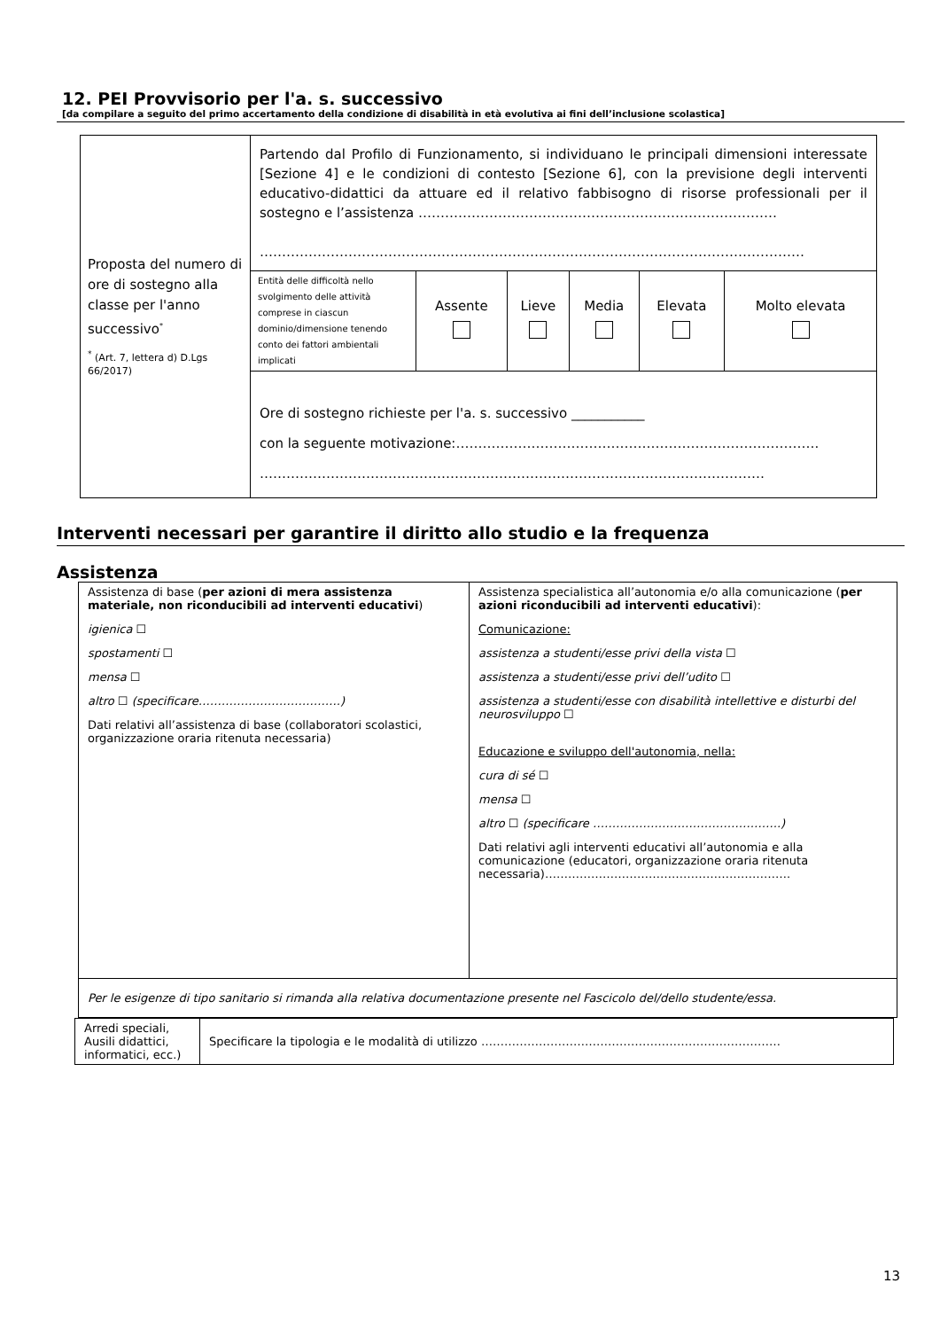12. PEI Provvisorio per l'a. s. successivo
[da compilare a seguito del primo accertamento della condizione di disabilità in età evolutiva ai fini dell’inclusione scolastica]
| Proposta del numero di ore di sostegno alla classe per l'anno successivo<sup>*</sup> <sup>*</sup> (Art. 7, lettera d) D.Lgs 66/2017) | Partendo dal Profilo di Funzionamento, si individuano le principali dimensioni interessate [Sezione 4] e le condizioni di contesto [Sezione 6], con la previsione degli interventi educativo-didattici da attuare ed il relativo fabbisogno di risorse professionali per il sostegno e l’assistenza ……………………………………………………………………… …………………………………………………………………………………………………………… | | | | | |
| | Entità delle difficoltà nello svolgimento delle attività comprese in ciascun dominio/dimensione tenendo conto dei fattori ambientali implicati | Assente | Lieve | Media | Elevata | Molto elevata |
| | Ore di sostegno richieste per l'a. s. successivo ___________ con la seguente motivazione:………………………………………………………………………. …………………………………………………………………………………………………… | | | | | |
Interventi necessari per garantire il diritto allo studio e la frequenza
Assistenza
| Assistenza di base ( per azioni di mera assistenza materiale, non riconducibili ad interventi educativi ) igienica ☐ spostamenti ☐ mensa ☐ altro ☐ (specificare……………………………….) Dati relativi all’assistenza di base (collaboratori scolastici, organizzazione oraria ritenuta necessaria) | Assistenza specialistica all’autonomia e/o alla comunicazione ( per azioni riconducibili ad interventi educativi ): Comunicazione: assistenza a studenti/esse privi della vista ☐ assistenza a studenti/esse privi dell’udito ☐ assistenza a studenti/esse con disabilità intellettive e disturbi del neurosviluppo ☐ Educazione e sviluppo dell'autonomia, nella: cura di sé ☐ mensa ☐ altro ☐ (specificare ………………………………………….) Dati relativi agli interventi educativi all’autonomia e alla comunicazione (educatori, organizzazione oraria ritenuta necessaria)………………………………………………………. |
| Per le esigenze di tipo sanitario si rimanda alla relativa documentazione presente nel Fascicolo del/dello studente/essa. | |
| Arredi speciali, Ausili didattici, informatici, ecc.) | Specificare la tipologia e le modalità di utilizzo …………………………………………………………………… |
13